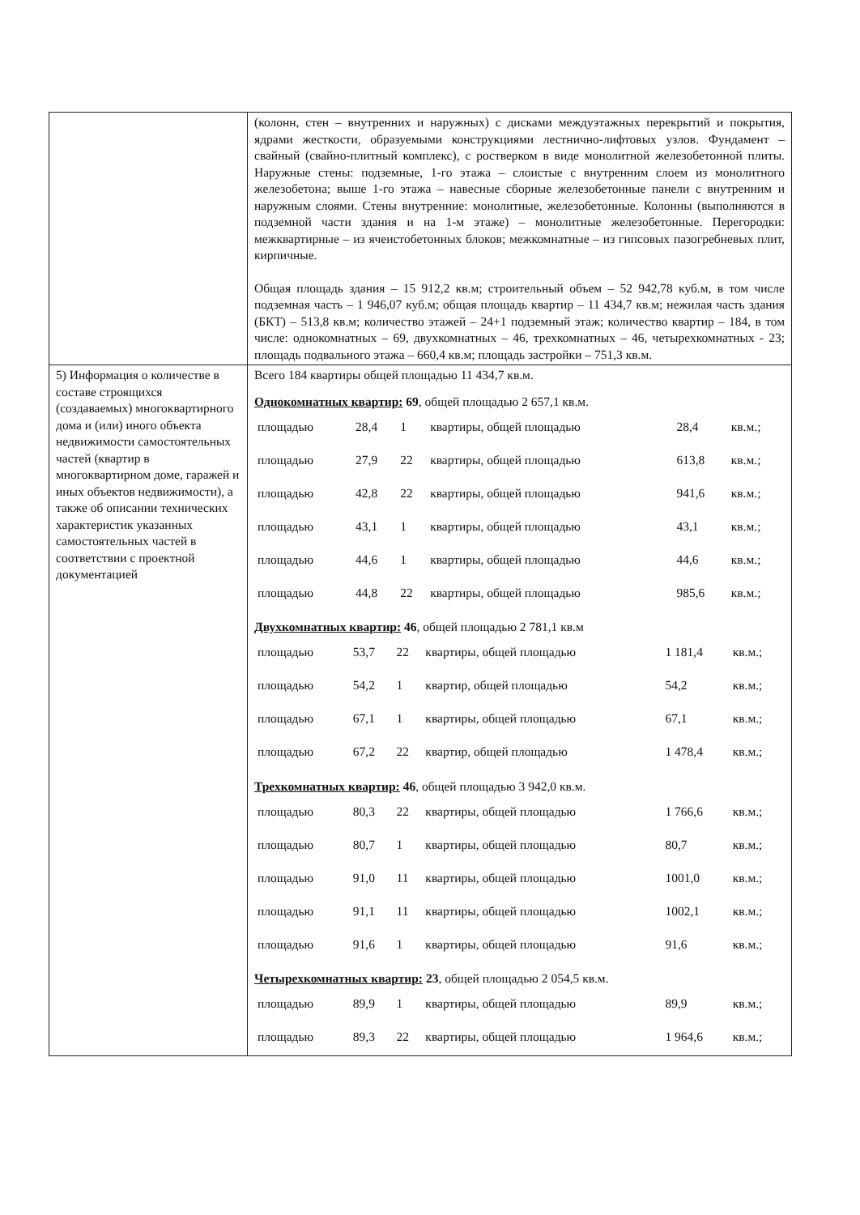| | (колонн, стен – внутренних и наружных) с дисками междуэтажных перекрытий и покрытия, ядрами жесткости, образуемыми конструкциями лестнично-лифтовых узлов. Фундамент – свайный (свайно-плитный комплекс), с ростверком в виде монолитной железобетонной плиты. Наружные стены: подземные, 1-го этажа – слоистые с внутренним слоем из монолитного железобетона; выше 1-го этажа – навесные сборные железобетонные панели с внутренним и наружным слоями. Стены внутренние: монолитные, железобетонные. Колонны (выполняются в подземной части здания и на 1-м этаже) – монолитные железобетонные. Перегородки: межквартирные – из ячеистобетонных блоков; межкомнатные – из гипсовых пазогребневых плит, кирпичные. Общая площадь здания – 15 912,2 кв.м; строительный объем – 52 942,78 куб.м, в том числе подземная часть – 1 946,07 куб.м; общая площадь квартир – 11 434,7 кв.м; нежилая часть здания (БКТ) – 513,8 кв.м; количество этажей – 24+1 подземный этаж; количество квартир – 184, в том числе: однокомнатных – 69, двухкомнатных – 46, трехкомнатных – 46, четырехкомнатных - 23; площадь подвального этажа – 660,4 кв.м; площадь застройки – 751,3 кв.м. |
| 5) Информация о количестве в составе строящихся (создаваемых) многоквартирного дома и (или) иного объекта недвижимости самостоятельных частей (квартир в многоквартирном доме, гаражей и иных объектов недвижимости), а также об описании технических характеристик указанных самостоятельных частей в соответствии с проектной документацией | Всего 184 квартиры общей площадью 11 434,7 кв.м. Однокомнатных квартир: 69 , общей площадью 2 657,1 кв.м. / площадью / 28,4 / 1 / квартиры, общей площадью / 28,4 / кв.м.; / / площадью / 27,9 / 22 / квартиры, общей площадью / 613,8 / кв.м.; / / площадью / 42,8 / 22 / квартиры, общей площадью / 941,6 / кв.м.; / / площадью / 43,1 / 1 / квартиры, общей площадью / 43,1 / кв.м.; / / площадью / 44,6 / 1 / квартиры, общей площадью / 44,6 / кв.м.; / / площадью / 44,8 / 22 / квартиры, общей площадью / 985,6 / кв.м.; / Двухкомнатных квартир: 46 , общей площадью 2 781,1 кв.м / площадью / 53,7 / 22 / квартиры, общей площадью / 1 181,4 / кв.м.; / / площадью / 54,2 / 1 / квартир, общей площадью / 54,2 / кв.м.; / / площадью / 67,1 / 1 / квартиры, общей площадью / 67,1 / кв.м.; / / площадью / 67,2 / 22 / квартир, общей площадью / 1 478,4 / кв.м.; / Трехкомнатных квартир: 46 , общей площадью 3 942,0 кв.м. / площадью / 80,3 / 22 / квартиры, общей площадью / 1 766,6 / кв.м.; / / площадью / 80,7 / 1 / квартиры, общей площадью / 80,7 / кв.м.; / / площадью / 91,0 / 11 / квартиры, общей площадью / 1001,0 / кв.м.; / / площадью / 91,1 / 11 / квартиры, общей площадью / 1002,1 / кв.м.; / / площадью / 91,6 / 1 / квартиры, общей площадью / 91,6 / кв.м.; / Четырехкомнатных квартир: 23 , общей площадью 2 054,5 кв.м. / площадью / 89,9 / 1 / квартиры, общей площадью / 89,9 / кв.м.; / / площадью / 89,3 / 22 / квартиры, общей площадью / 1 964,6 / кв.м.; / |